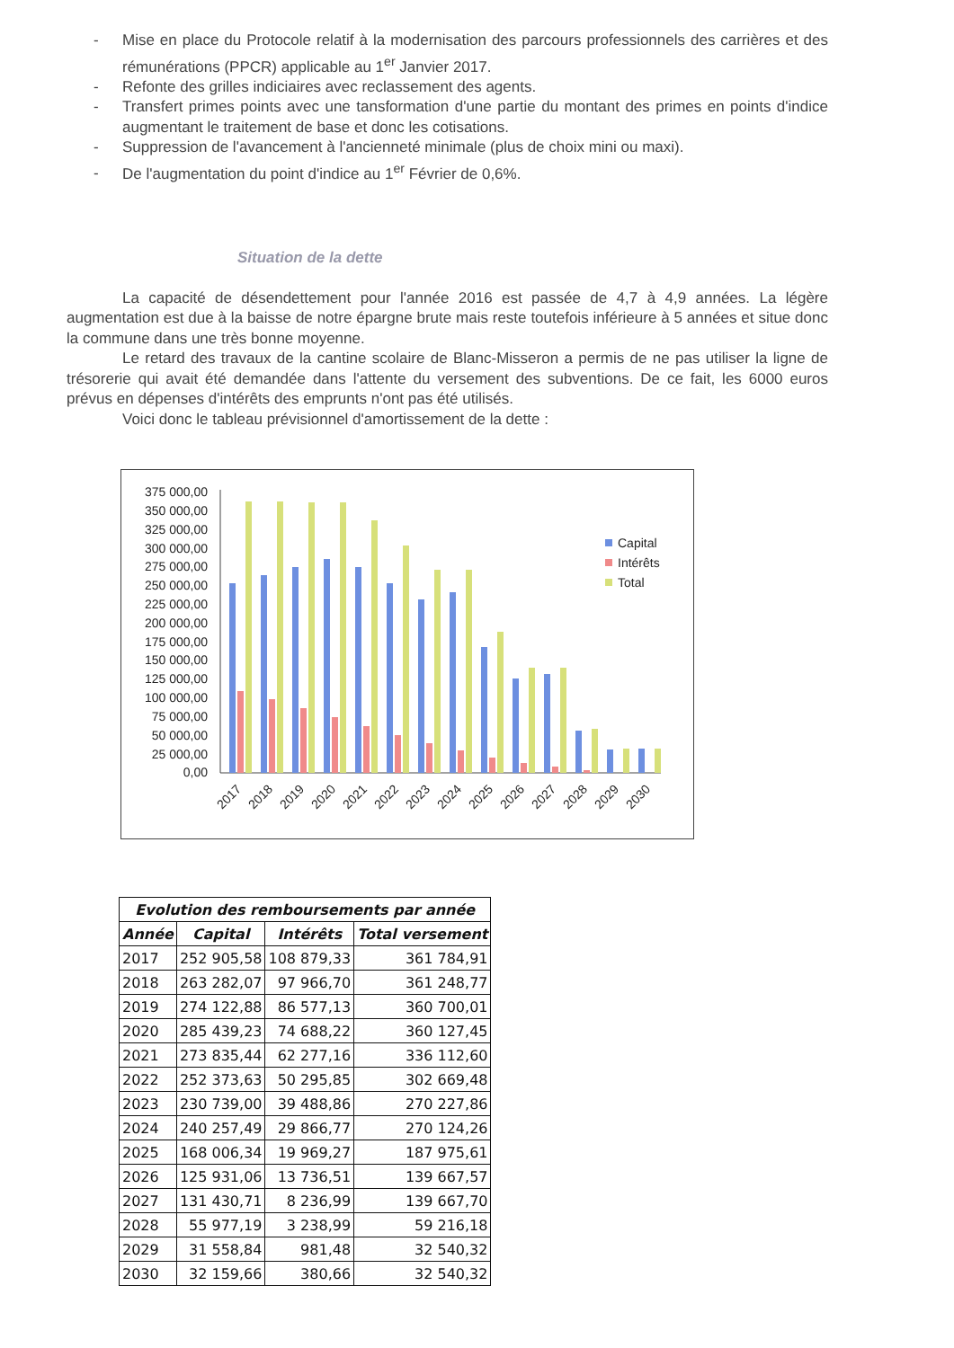- Mise en place du Protocole relatif à la modernisation des parcours professionnels des carrières et des rémunérations (PPCR) applicable au 1<sup>er</sup> Janvier 2017.
- Refonte des grilles indiciaires avec reclassement des agents.
- Transfert primes points avec une tansformation d'une partie du montant des primes en points d'indice augmentant le traitement de base et donc les cotisations.
- Suppression de l'avancement à l'ancienneté minimale (plus de choix mini ou maxi).
- De l'augmentation du point d'indice au 1<sup>er</sup> Février de 0,6%.
Situation de la dette
La capacité de désendettement pour l'année 2016 est passée de 4,7 à 4,9 années. La légère augmentation est due à la baisse de notre épargne brute mais reste toutefois inférieure à 5 années et situe donc la commune dans une très bonne moyenne.
Le retard des travaux de la cantine scolaire de Blanc-Misseron a permis de ne pas utiliser la ligne de trésorerie qui avait été demandée dans l'attente du versement des subventions. De ce fait, les 6000 euros prévus en dépenses d'intérêts des emprunts n'ont pas été utilisés.
Voici donc le tableau prévisionnel d'amortissement de la dette :
375 000,00
350 000,00
325 000,00
300 000,00
275 000,00
250 000,00
225 000,00
200 000,00
175 000,00
150 000,00
125 000,00
100 000,00
75 000,00
50 000,00
25 000,00
0,00
2017
2018
2019
2020
2021
2022
2023
2024
2025
2026
2027
2028
2029
2030
Capital
Intérêts
Total
| Evolution des remboursements par année | | | |
| --- | --- | --- | --- |
| Année | Capital | Intérêts | Total versement |
| 2017 | 252 905,58 | 108 879,33 | 361 784,91 |
| 2018 | 263 282,07 | 97 966,70 | 361 248,77 |
| 2019 | 274 122,88 | 86 577,13 | 360 700,01 |
| 2020 | 285 439,23 | 74 688,22 | 360 127,45 |
| 2021 | 273 835,44 | 62 277,16 | 336 112,60 |
| 2022 | 252 373,63 | 50 295,85 | 302 669,48 |
| 2023 | 230 739,00 | 39 488,86 | 270 227,86 |
| 2024 | 240 257,49 | 29 866,77 | 270 124,26 |
| 2025 | 168 006,34 | 19 969,27 | 187 975,61 |
| 2026 | 125 931,06 | 13 736,51 | 139 667,57 |
| 2027 | 131 430,71 | 8 236,99 | 139 667,70 |
| 2028 | 55 977,19 | 3 238,99 | 59 216,18 |
| 2029 | 31 558,84 | 981,48 | 32 540,32 |
| 2030 | 32 159,66 | 380,66 | 32 540,32 |